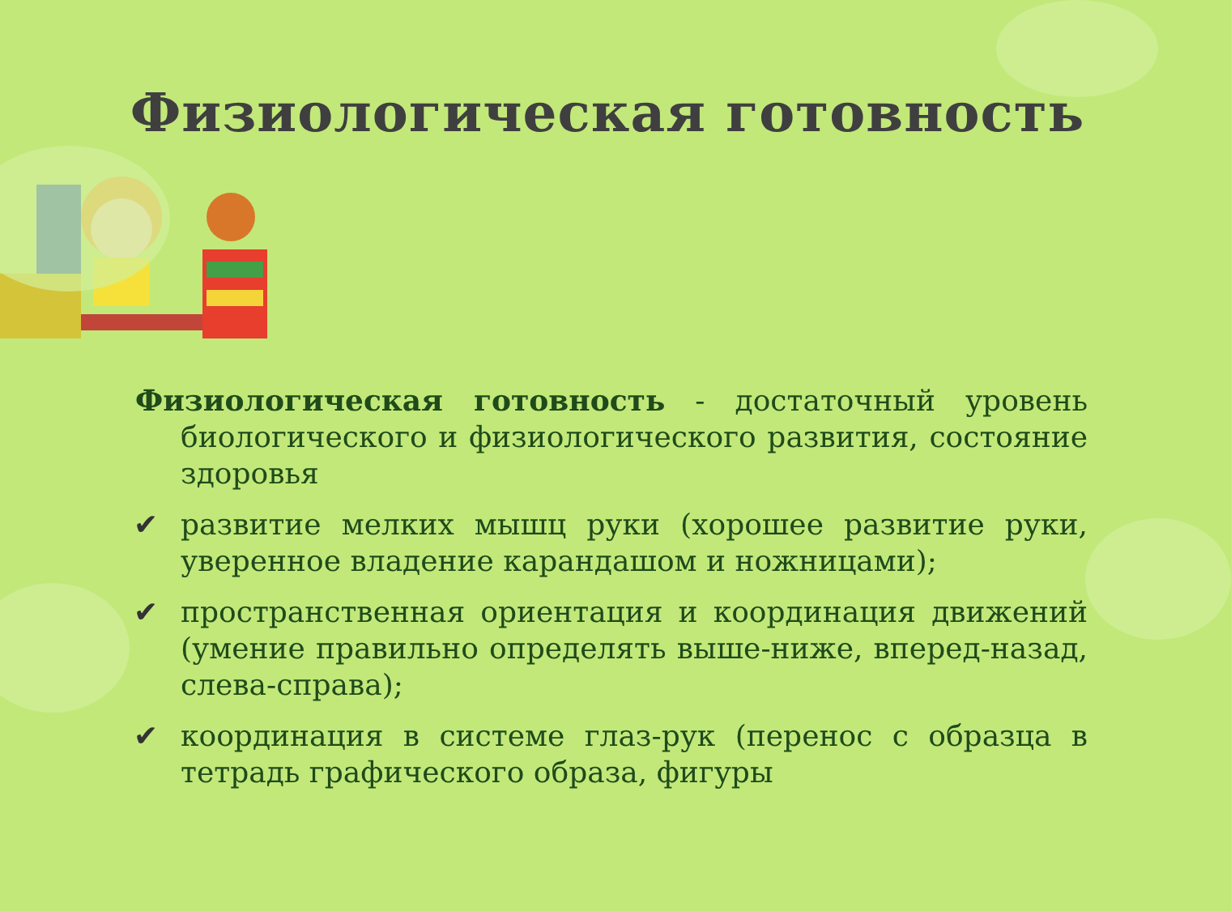Физиологическая готовность
Физиологическая готовность - достаточный уровень биологического и физиологического развития, состояние здоровья
✔ развитие мелких мышц руки (хорошее развитие руки, уверенное владение карандашом и ножницами);
✔ пространственная ориентация и координация движений (умение правильно определять выше-ниже, вперед-назад, слева-справа);
✔ координация в системе глаз-рук (перенос с образца в тетрадь графического образа, фигуры